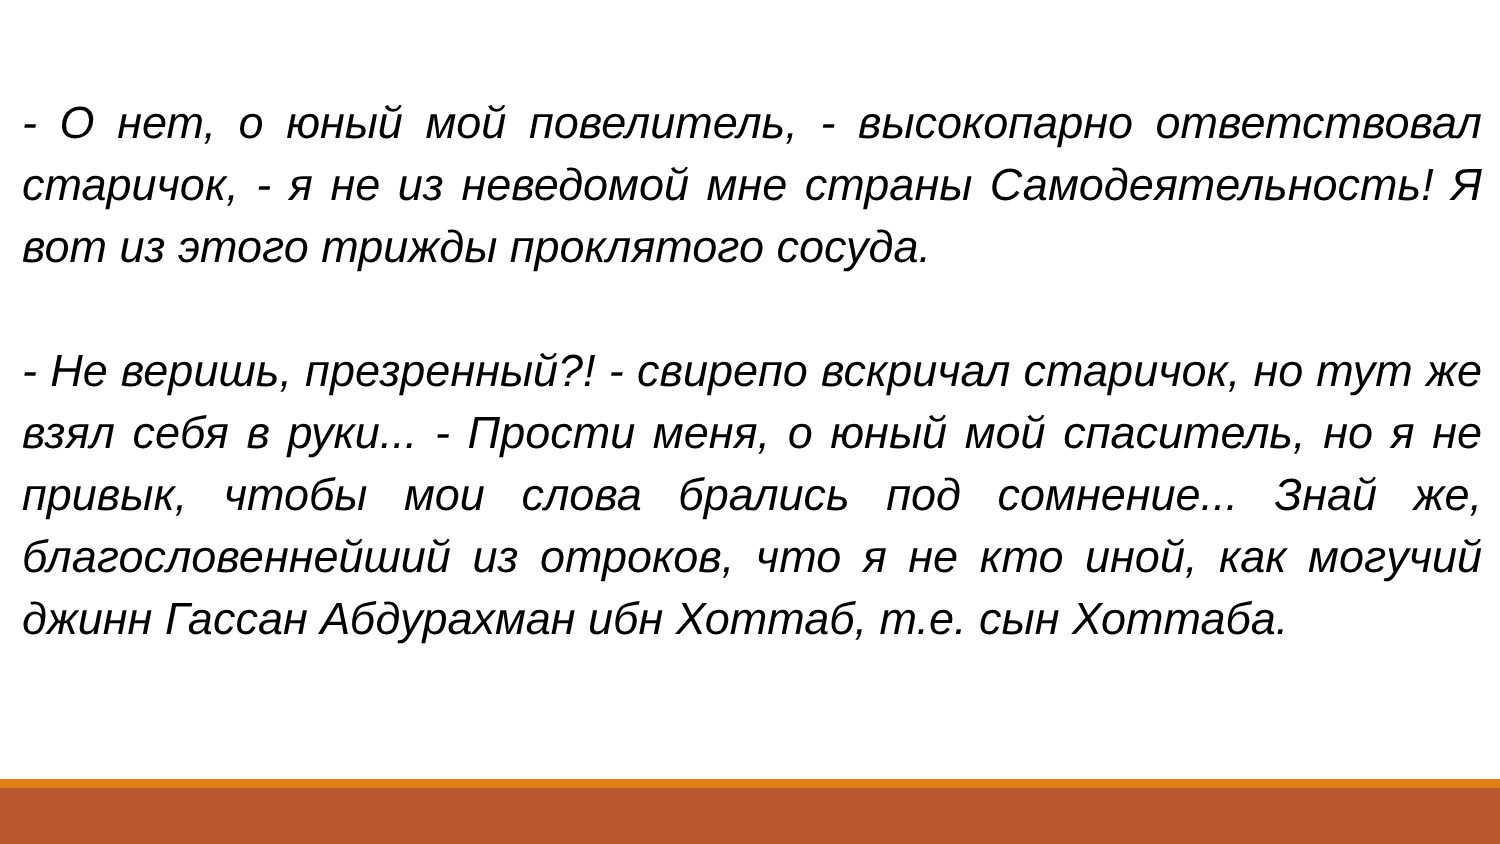- О нет, о юный мой повелитель, - высокопарно ответствовал старичок, - я не из неведомой мне страны Самодеятельность! Я вот из этого трижды проклятого сосуда.
- Не веришь, презренный?! - свирепо вскричал старичок, но тут же взял себя в руки... - Прости меня, о юный мой спаситель, но я не привык, чтобы мои слова брались под сомнение... Знай же, благословеннейший из отроков, что я не кто иной, как могучий джинн Гассан Абдурахман ибн Хоттаб, т.е. сын Хоттаба.